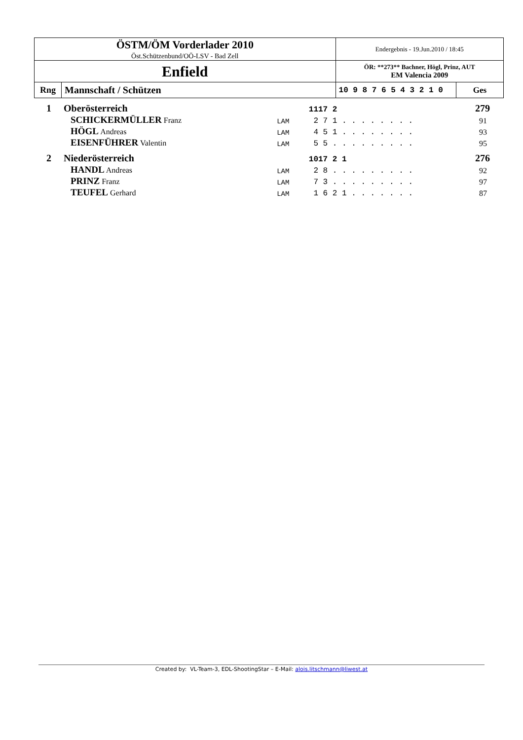| ÖSTM/ÖM Vorderlader 2010 Öst.Schützenbund/OÖ-LSV - Bad Zell | | Endergebnis - 19.Jun.2010 / 18:45 | |
| Enfield | | ÖR: **273** Bachner, Högl, Prinz, AUT EM Valencia 2009 | |
| Rng | Mannschaft / Schützen | 10 9 8 7 6 5 4 3 2 1 0 | Ges |
| 1 | Oberösterreich | | 1117 2 | 279 |
| | SCHICKERMÜLLER Franz | LAM | 2 7 1 . . . . . . . . | 91 |
| | HÖGL Andreas | LAM | 4 5 1 . . . . . . . . | 93 |
| | EISENFÜHRER Valentin | LAM | 5 5 . . . . . . . . . | 95 |
| 2 | Niederösterreich | | 1017 2 1 | 276 |
| | HANDL Andreas | LAM | 2 8 . . . . . . . . . | 92 |
| | PRINZ Franz | LAM | 7 3 . . . . . . . . . | 97 |
| | TEUFEL Gerhard | LAM | 1 6 2 1 . . . . . . . | 87 |
Created by: VL-Team-3, EDL-ShootingStar – E-Mail: alois.litschmann@liwest.at